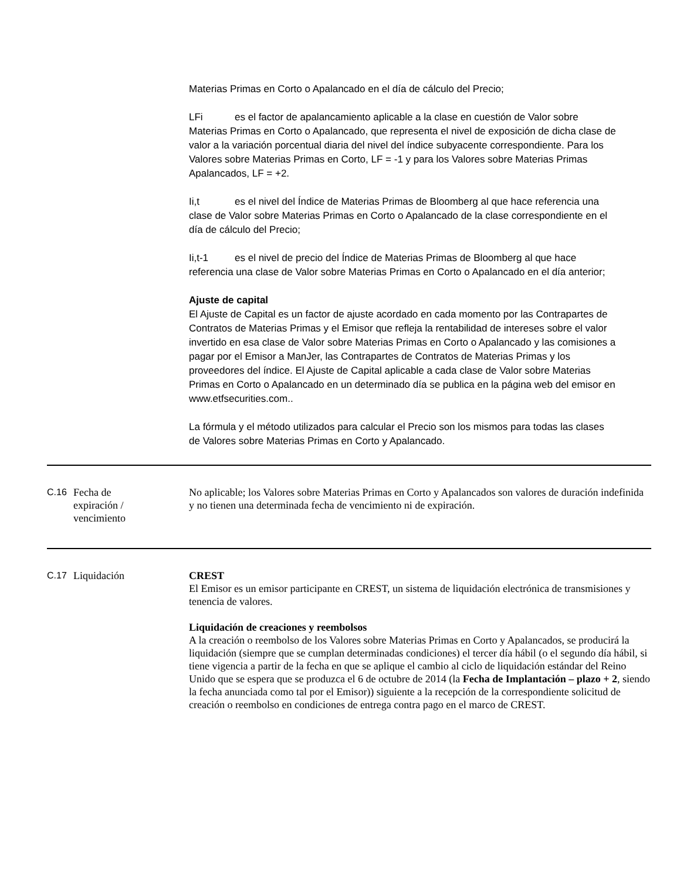Materias Primas en Corto o Apalancado en el día de cálculo del Precio;
LFi es el factor de apalancamiento aplicable a la clase en cuestión de Valor sobre Materias Primas en Corto o Apalancado, que representa el nivel de exposición de dicha clase de valor a la variación porcentual diaria del nivel del índice subyacente correspondiente. Para los Valores sobre Materias Primas en Corto, LF = -1 y para los Valores sobre Materias Primas Apalancados, LF = +2.
Ii,t es el nivel del Índice de Materias Primas de Bloomberg al que hace referencia una clase de Valor sobre Materias Primas en Corto o Apalancado de la clase correspondiente en el día de cálculo del Precio;
Ii,t-1 es el nivel de precio del Índice de Materias Primas de Bloomberg al que hace referencia una clase de Valor sobre Materias Primas en Corto o Apalancado en el día anterior;
Ajuste de capital
El Ajuste de Capital es un factor de ajuste acordado en cada momento por las Contrapartes de Contratos de Materias Primas y el Emisor que refleja la rentabilidad de intereses sobre el valor invertido en esa clase de Valor sobre Materias Primas en Corto o Apalancado y las comisiones a pagar por el Emisor a ManJer, las Contrapartes de Contratos de Materias Primas y los proveedores del índice. El Ajuste de Capital aplicable a cada clase de Valor sobre Materias Primas en Corto o Apalancado en un determinado día se publica en la página web del emisor en www.etfsecurities.com..
La fórmula y el método utilizados para calcular el Precio son los mismos para todas las clases de Valores sobre Materias Primas en Corto y Apalancado.
| C.16 | Fecha de expiración / vencimiento | No aplicable; los Valores sobre Materias Primas en Corto y Apalancados son valores de duración indefinida y no tienen una determinada fecha de vencimiento ni de expiración. |
| C.17 | Liquidación | CREST El Emisor es un emisor participante en CREST, un sistema de liquidación electrónica de transmisiones y tenencia de valores. Liquidación de creaciones y reembolsos A la creación o reembolso de los Valores sobre Materias Primas en Corto y Apalancados, se producirá la liquidación (siempre que se cumplan determinadas condiciones) el tercer día hábil (o el segundo día hábil, si tiene vigencia a partir de la fecha en que se aplique el cambio al ciclo de liquidación estándar del Reino Unido que se espera que se produzca el 6 de octubre de 2014 (la Fecha de Implantación – plazo + 2 , siendo la fecha anunciada como tal por el Emisor)) siguiente a la recepción de la correspondiente solicitud de creación o reembolso en condiciones de entrega contra pago en el marco de CREST. |